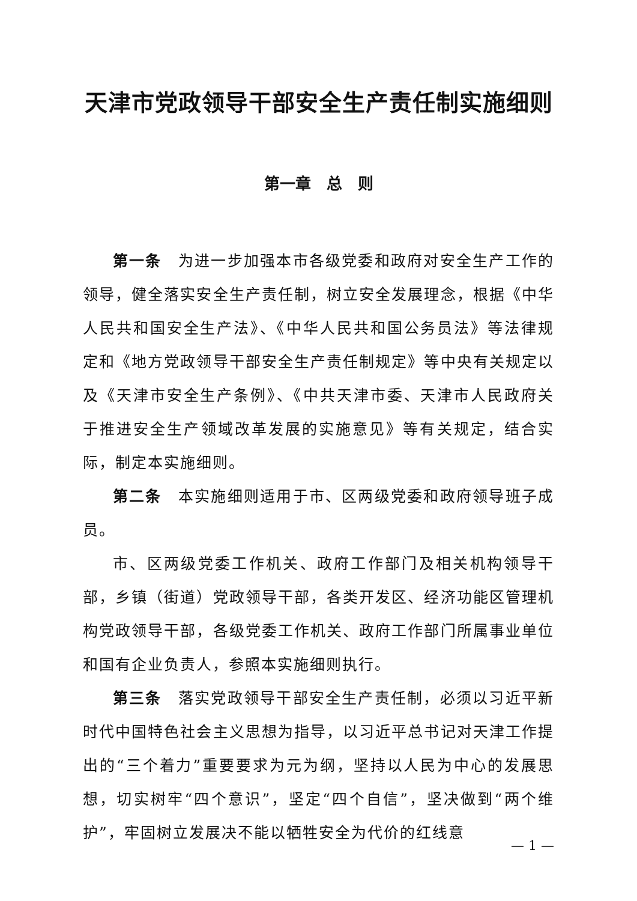天津市党政领导干部安全生产责任制实施细则
第一章　总　则
第一条　为进一步加强本市各级党委和政府对安全生产工作的领导，健全落实安全生产责任制，树立安全发展理念，根据《中华人民共和国安全生产法》、《中华人民共和国公务员法》等法律规定和《地方党政领导干部安全生产责任制规定》等中央有关规定以及《天津市安全生产条例》、《中共天津市委、天津市人民政府关于推进安全生产领域改革发展的实施意见》等有关规定，结合实际，制定本实施细则。
第二条　本实施细则适用于市、区两级党委和政府领导班子成员。
市、区两级党委工作机关、政府工作部门及相关机构领导干部，乡镇（街道）党政领导干部，各类开发区、经济功能区管理机构党政领导干部，各级党委工作机关、政府工作部门所属事业单位和国有企业负责人，参照本实施细则执行。
第三条　落实党政领导干部安全生产责任制，必须以习近平新时代中国特色社会主义思想为指导，以习近平总书记对天津工作提出的“三个着力”重要要求为元为纲，坚持以人民为中心的发展思想，切实树牢“四个意识”，坚定“四个自信”，坚决做到“两个维护”，牢固树立发展决不能以牺牲安全为代价的红线意
— 1 —